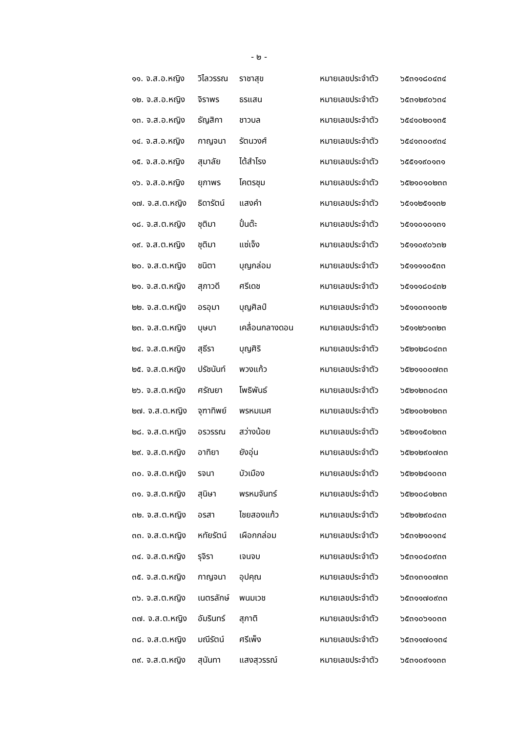- ๒ -
| ๑๑. จ.ส.อ.หญิง | วิไลวรรณ | ราชาสุข | หมายเลขประจำตัว | ๖๕๓๑๑๘๐๔๓๔ |
| ๑๒. จ.ส.อ.หญิง | จิราพร | ธรแสน | หมายเลขประจำตัว | ๖๕๓๑๒๙๐๖๓๔ |
| ๑๓. จ.ส.อ.หญิง | ธัญสิกา | ชาวบล | หมายเลขประจำตัว | ๖๕๔๑๐๒๐๑๓๕ |
| ๑๔. จ.ส.อ.หญิง | กาญจนา | รัตนวงศ์ | หมายเลขประจำตัว | ๖๕๔๑๓๐๐๙๓๔ |
| ๑๕. จ.ส.อ.หญิง | สุมาลัย | ไต้สำโรง | หมายเลขประจำตัว | ๖๕๕๑๑๙๐๑๓๑ |
| ๑๖. จ.ส.อ.หญิง | ยุภาพร | โคตรชุม | หมายเลขประจำตัว | ๖๕๒๑๐๑๐๒๓๓ |
| ๑๗. จ.ส.ต.หญิง | ธิดารัตน์ | แสงคำ | หมายเลขประจำตัว | ๖๕๑๑๒๕๑๑๓๒ |
| ๑๘. จ.ส.ต.หญิง | ชุติมา | ปั๋นต๊ะ | หมายเลขประจำตัว | ๖๕๑๑๐๑๐๑๓๑ |
| ๑๙. จ.ส.ต.หญิง | ชุติมา | แซ่เจ็ง | หมายเลขประจำตัว | ๖๕๑๑๐๙๐๖๓๒ |
| ๒๐. จ.ส.ต.หญิง | ชนิตา | บุญกล่อม | หมายเลขประจำตัว | ๖๕๑๑๑๑๐๕๓๓ |
| ๒๑. จ.ส.ต.หญิง | สุภาวดี | ศรีเดช | หมายเลขประจำตัว | ๖๕๑๑๑๘๐๔๓๒ |
| ๒๒. จ.ส.ต.หญิง | อรอุมา | บุญศิลป์ | หมายเลขประจำตัว | ๖๕๑๑๐๓๑๐๓๒ |
| ๒๓. จ.ส.ต.หญิง | บุษบา | เคลื่อนกลางดอน | หมายเลขประจำตัว | ๖๕๑๑๒๖๑๓๒๓ |
| ๒๔. จ.ส.ต.หญิง | สุธีรา | บุญศิริ | หมายเลขประจำตัว | ๖๕๒๑๒๘๐๔๓๓ |
| ๒๕. จ.ส.ต.หญิง | ปรัชนันท์ | พวงแก้ว | หมายเลขประจำตัว | ๖๕๒๑๑๐๐๗๓๓ |
| ๒๖. จ.ส.ต.หญิง | ศรัณยา | โพธิพันธ์ | หมายเลขประจำตัว | ๖๕๒๑๒๓๐๘๓๓ |
| ๒๗. จ.ส.ต.หญิง | จุฑาทิพย์ | พรหมเมศ | หมายเลขประจำตัว | ๖๕๒๑๐๒๑๒๓๓ |
| ๒๘. จ.ส.ต.หญิง | อรวรรณ | สว่างน้อย | หมายเลขประจำตัว | ๖๕๒๑๑๕๐๒๓๓ |
| ๒๙. จ.ส.ต.หญิง | อาทิยา | ยังอุ่น | หมายเลขประจำตัว | ๖๕๒๑๒๙๐๗๓๓ |
| ๓๐. จ.ส.ต.หญิง | รจนา | บัวเมือง | หมายเลขประจำตัว | ๖๕๒๑๒๔๑๐๓๓ |
| ๓๑. จ.ส.ต.หญิง | สุนิษา | พรหมจันทร์ | หมายเลขประจำตัว | ๖๕๒๑๐๘๑๒๓๓ |
| ๓๒. จ.ส.ต.หญิง | อรสา | ไชยสองแก้ว | หมายเลขประจำตัว | ๖๕๒๑๒๙๐๔๓๓ |
| ๓๓. จ.ส.ต.หญิง | หทัยรัตน์ | เผือกกล่อม | หมายเลขประจำตัว | ๖๕๓๑๒๑๐๑๓๔ |
| ๓๔. จ.ส.ต.หญิง | รุจิรา | เจนจบ | หมายเลขประจำตัว | ๖๕๓๑๐๔๐๙๓๓ |
| ๓๕. จ.ส.ต.หญิง | กาญจนา | อุปคุณ | หมายเลขประจำตัว | ๖๕๓๑๓๑๐๗๓๓ |
| ๓๖. จ.ส.ต.หญิง | เนตรลักษ์ | พนมเวช | หมายเลขประจำตัว | ๖๕๓๑๑๗๐๙๓๓ |
| ๓๗. จ.ส.ต.หญิง | อัมรินทร์ | สุภาติ | หมายเลขประจำตัว | ๖๕๓๑๐๖๑๐๓๓ |
| ๓๘. จ.ส.ต.หญิง | มณีรัตน์ | ศรีเพ็ง | หมายเลขประจำตัว | ๖๕๓๑๑๗๐๑๓๔ |
| ๓๙. จ.ส.ต.หญิง | สุนันทา | แสงสุวรรณ์ | หมายเลขประจำตัว | ๖๕๓๑๐๙๑๑๓๓ |